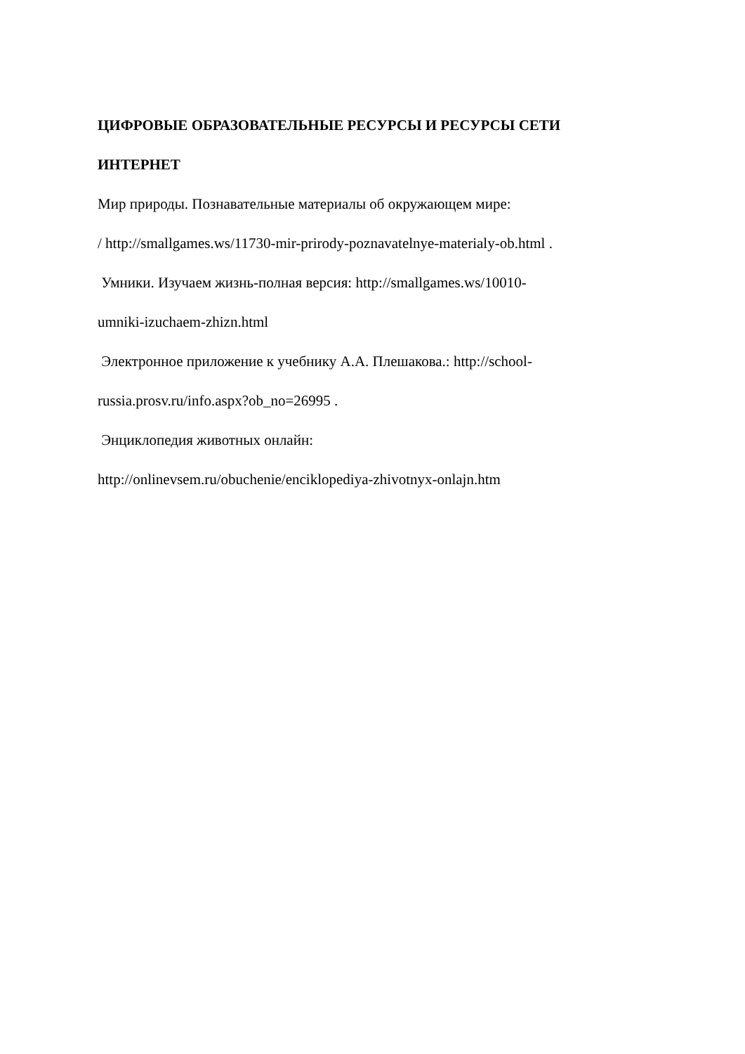ЦИФРОВЫЕ ОБРАЗОВАТЕЛЬНЫЕ РЕСУРСЫ И РЕСУРСЫ СЕТИ
ИНТЕРНЕТ
Мир природы. Познавательные материалы об окружающем мире:
/ http://smallgames.ws/11730-mir-prirody-poznavatelnye-materialy-ob.html .
Умники. Изучаем жизнь-полная версия: http://smallgames.ws/10010-
umniki-izuchaem-zhizn.html
Электронное приложение к учебнику А.А. Плешакова.: http://school-
russia.prosv.ru/info.aspx?ob_no=26995 .
Энциклопедия животных онлайн:
http://onlinevsem.ru/obuchenie/enciklopediya-zhivotnyx-onlajn.htm